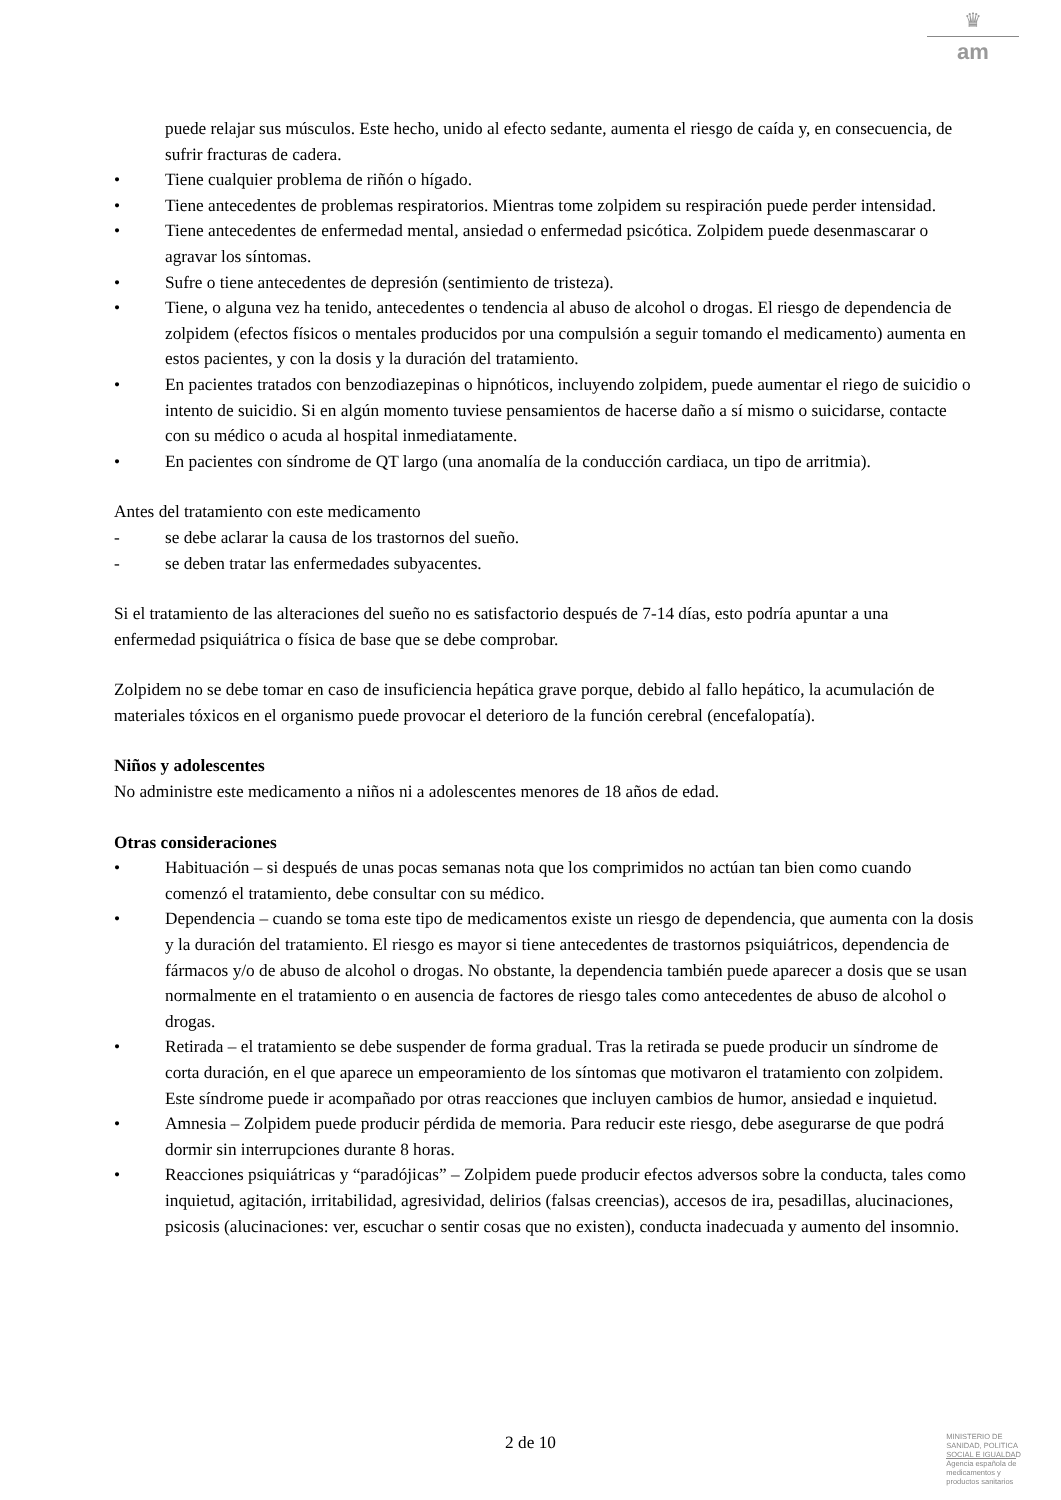♛
am
puede relajar sus músculos. Este hecho, unido al efecto sedante, aumenta el riesgo de caída y, en consecuencia, de sufrir fracturas de cadera.
• Tiene cualquier problema de riñón o hígado.
• Tiene antecedentes de problemas respiratorios. Mientras tome zolpidem su respiración puede perder intensidad.
• Tiene antecedentes de enfermedad mental, ansiedad o enfermedad psicótica. Zolpidem puede desenmascarar o agravar los síntomas.
• Sufre o tiene antecedentes de depresión (sentimiento de tristeza).
• Tiene, o alguna vez ha tenido, antecedentes o tendencia al abuso de alcohol o drogas. El riesgo de dependencia de zolpidem (efectos físicos o mentales producidos por una compulsión a seguir tomando el medicamento) aumenta en estos pacientes, y con la dosis y la duración del tratamiento.
• En pacientes tratados con benzodiazepinas o hipnóticos, incluyendo zolpidem, puede aumentar el riego de suicidio o intento de suicidio. Si en algún momento tuviese pensamientos de hacerse daño a sí mismo o suicidarse, contacte con su médico o acuda al hospital inmediatamente.
• En pacientes con síndrome de QT largo (una anomalía de la conducción cardiaca, un tipo de arritmia).
Antes del tratamiento con este medicamento
- se debe aclarar la causa de los trastornos del sueño.
- se deben tratar las enfermedades subyacentes.
Si el tratamiento de las alteraciones del sueño no es satisfactorio después de 7-14 días, esto podría apuntar a una enfermedad psiquiátrica o física de base que se debe comprobar.
Zolpidem no se debe tomar en caso de insuficiencia hepática grave porque, debido al fallo hepático, la acumulación de materiales tóxicos en el organismo puede provocar el deterioro de la función cerebral (encefalopatía).
Niños y adolescentes
No administre este medicamento a niños ni a adolescentes menores de 18 años de edad.
Otras consideraciones
• Habituación – si después de unas pocas semanas nota que los comprimidos no actúan tan bien como cuando comenzó el tratamiento, debe consultar con su médico.
• Dependencia – cuando se toma este tipo de medicamentos existe un riesgo de dependencia, que aumenta con la dosis y la duración del tratamiento. El riesgo es mayor si tiene antecedentes de trastornos psiquiátricos, dependencia de fármacos y/o de abuso de alcohol o drogas. No obstante, la dependencia también puede aparecer a dosis que se usan normalmente en el tratamiento o en ausencia de factores de riesgo tales como antecedentes de abuso de alcohol o drogas.
• Retirada – el tratamiento se debe suspender de forma gradual. Tras la retirada se puede producir un síndrome de corta duración, en el que aparece un empeoramiento de los síntomas que motivaron el tratamiento con zolpidem. Este síndrome puede ir acompañado por otras reacciones que incluyen cambios de humor, ansiedad e inquietud.
• Amnesia – Zolpidem puede producir pérdida de memoria. Para reducir este riesgo, debe asegurarse de que podrá dormir sin interrupciones durante 8 horas.
• Reacciones psiquiátricas y “paradójicas” – Zolpidem puede producir efectos adversos sobre la conducta, tales como inquietud, agitación, irritabilidad, agresividad, delirios (falsas creencias), accesos de ira, pesadillas, alucinaciones, psicosis (alucinaciones: ver, escuchar o sentir cosas que no existen), conducta inadecuada y aumento del insomnio.
2 de 10
MINISTERIO DE
SANIDAD, POLITICA
SOCIAL E IGUALDAD
Agencia española de
medicamentos y
productos sanitarios